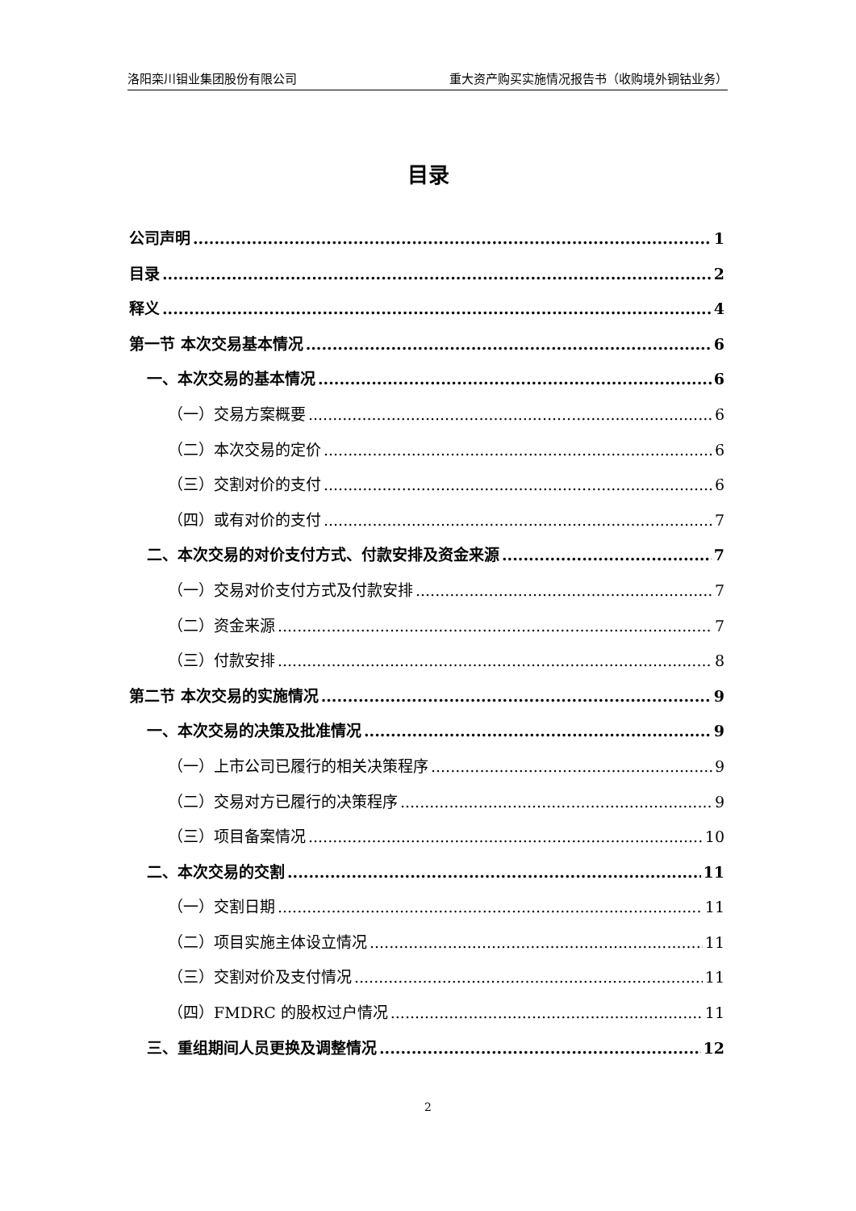洛阳栾川钼业集团股份有限公司 重大资产购买实施情况报告书（收购境外铜钴业务）
目录
公司声明 1
目录 2
释义 4
第一节 本次交易基本情况 6
一、本次交易的基本情况 6
（一）交易方案概要 6
（二）本次交易的定价 6
（三）交割对价的支付 6
（四）或有对价的支付 7
二、本次交易的对价支付方式、付款安排及资金来源 7
（一）交易对价支付方式及付款安排 7
（二）资金来源 7
（三）付款安排 8
第二节 本次交易的实施情况 9
一、本次交易的决策及批准情况 9
（一）上市公司已履行的相关决策程序 9
（二）交易对方已履行的决策程序 9
（三）项目备案情况 10
二、本次交易的交割 11
（一）交割日期 11
（二）项目实施主体设立情况 11
（三）交割对价及支付情况 11
（四）FMDRC 的股权过户情况 11
三、重组期间人员更换及调整情况 12
2